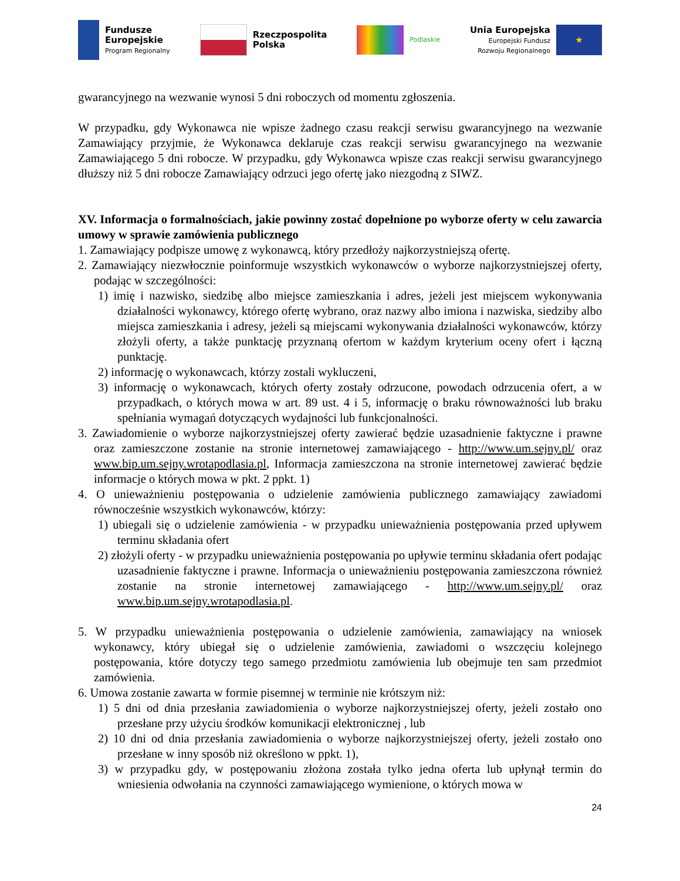Fundusze
Europejskie
Program Regionalny
Rzeczpospolita
Polska
Podlaskie
Unia Europejska
Europejski Fundusz
Rozwoju Regionalnego
★
gwarancyjnego na wezwanie wynosi 5 dni roboczych od momentu zgłoszenia.
W przypadku, gdy Wykonawca nie wpisze żadnego czasu reakcji serwisu gwarancyjnego na wezwanie Zamawiający przyjmie, że Wykonawca deklaruje czas reakcji serwisu gwarancyjnego na wezwanie Zamawiającego 5 dni robocze. W przypadku, gdy Wykonawca wpisze czas reakcji serwisu gwarancyjnego dłuższy niż 5 dni robocze Zamawiający odrzuci jego ofertę jako niezgodną z SIWZ.
XV. Informacja o formalnościach, jakie powinny zostać dopełnione po wyborze oferty w celu zawarcia umowy w sprawie zamówienia publicznego
1. Zamawiający podpisze umowę z wykonawcą, który przedłoży najkorzystniejszą ofertę.
2. Zamawiający niezwłocznie poinformuje wszystkich wykonawców o wyborze najkorzystniejszej oferty, podając w szczególności:
1) imię i nazwisko, siedzibę albo miejsce zamieszkania i adres, jeżeli jest miejscem wykonywania działalności wykonawcy, którego ofertę wybrano, oraz nazwy albo imiona i nazwiska, siedziby albo miejsca zamieszkania i adresy, jeżeli są miejscami wykonywania działalności wykonawców, którzy złożyli oferty, a także punktację przyznaną ofertom w każdym kryterium oceny ofert i łączną punktację.
2) informację o wykonawcach, którzy zostali wykluczeni,
3) informację o wykonawcach, których oferty zostały odrzucone, powodach odrzucenia ofert, a w przypadkach, o których mowa w art. 89 ust. 4 i 5, informację o braku równoważności lub braku spełniania wymagań dotyczących wydajności lub funkcjonalności.
3. Zawiadomienie o wyborze najkorzystniejszej oferty zawierać będzie uzasadnienie faktyczne i prawne oraz zamieszczone zostanie na stronie internetowej zamawiającego - http://www.um.sejny.pl/ oraz www.bip.um.sejny.wrotapodlasia.pl, Informacja zamieszczona na stronie internetowej zawierać będzie informacje o których mowa w pkt. 2 ppkt. 1)
4. O unieważnieniu postępowania o udzielenie zamówienia publicznego zamawiający zawiadomi równocześnie wszystkich wykonawców, którzy:
1) ubiegali się o udzielenie zamówienia - w przypadku unieważnienia postępowania przed upływem terminu składania ofert
2) złożyli oferty - w przypadku unieważnienia postępowania po upływie terminu składania ofert podając uzasadnienie faktyczne i prawne. Informacja o unieważnieniu postępowania zamieszczona również zostanie na stronie internetowej zamawiającego - http://www.um.sejny.pl/ oraz www.bip.um.sejny.wrotapodlasia.pl.
5. W przypadku unieważnienia postępowania o udzielenie zamówienia, zamawiający na wniosek wykonawcy, który ubiegał się o udzielenie zamówienia, zawiadomi o wszczęciu kolejnego postępowania, które dotyczy tego samego przedmiotu zamówienia lub obejmuje ten sam przedmiot zamówienia.
6. Umowa zostanie zawarta w formie pisemnej w terminie nie krótszym niż:
1) 5 dni od dnia przesłania zawiadomienia o wyborze najkorzystniejszej oferty, jeżeli zostało ono przesłane przy użyciu środków komunikacji elektronicznej , lub
2) 10 dni od dnia przesłania zawiadomienia o wyborze najkorzystniejszej oferty, jeżeli zostało ono przesłane w inny sposób niż określono w ppkt. 1),
3) w przypadku gdy, w postępowaniu złożona została tylko jedna oferta lub upłynął termin do wniesienia odwołania na czynności zamawiającego wymienione, o których mowa w
24